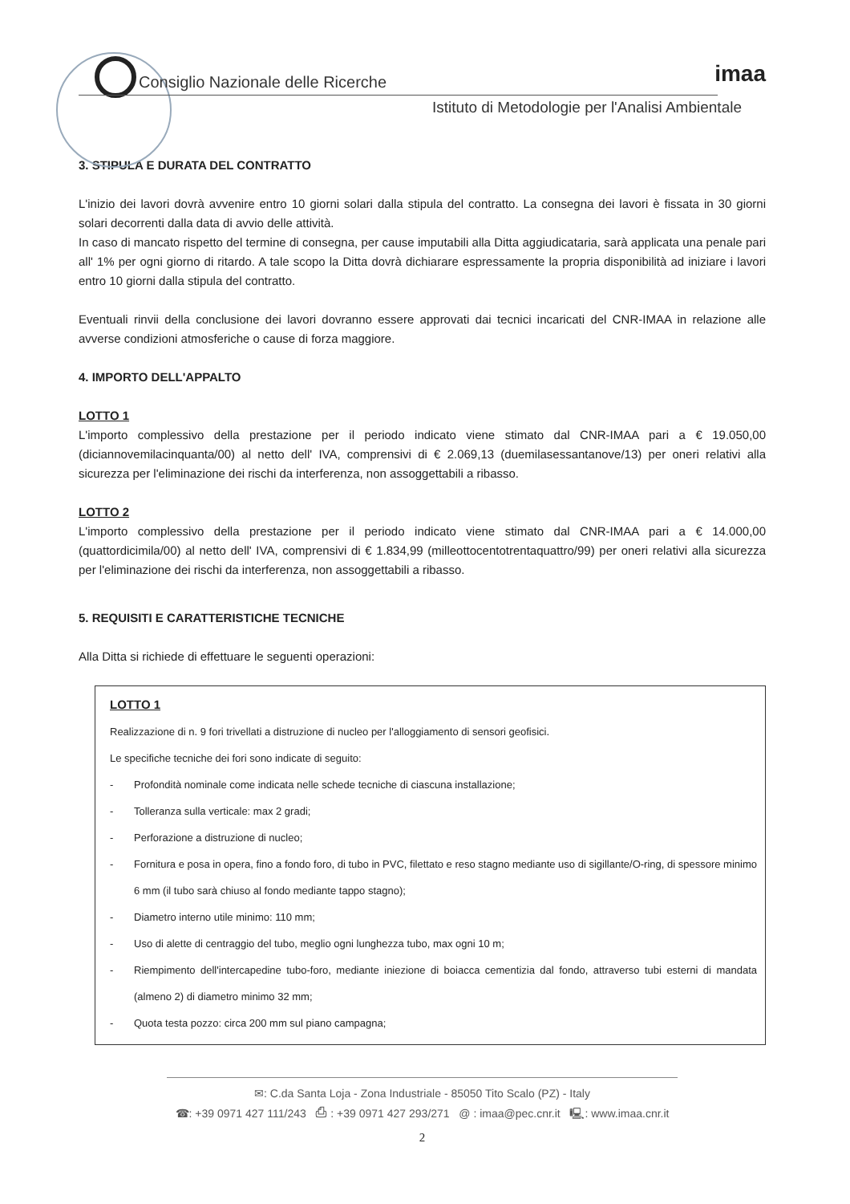Consiglio Nazionale delle Ricerche
Istituto di Metodologie per l'Analisi Ambientale
imaa
3. STIPULA E DURATA DEL CONTRATTO
L'inizio dei lavori dovrà avvenire entro 10 giorni solari dalla stipula del contratto. La consegna dei lavori è fissata in 30 giorni solari decorrenti dalla data di avvio delle attività.
In caso di mancato rispetto del termine di consegna, per cause imputabili alla Ditta aggiudicataria, sarà applicata una penale pari all' 1% per ogni giorno di ritardo. A tale scopo la Ditta dovrà dichiarare espressamente la propria disponibilità ad iniziare i lavori entro 10 giorni dalla stipula del contratto.
Eventuali rinvii della conclusione dei lavori dovranno essere approvati dai tecnici incaricati del CNR-IMAA in relazione alle avverse condizioni atmosferiche o cause di forza maggiore.
4. IMPORTO DELL'APPALTO
LOTTO 1
L'importo complessivo della prestazione per il periodo indicato viene stimato dal CNR-IMAA pari a € 19.050,00 (diciannovemilacinquanta/00) al netto dell' IVA, comprensivi di € 2.069,13 (duemilasessantanove/13) per oneri relativi alla sicurezza per l'eliminazione dei rischi da interferenza, non assoggettabili a ribasso.
LOTTO 2
L'importo complessivo della prestazione per il periodo indicato viene stimato dal CNR-IMAA pari a € 14.000,00 (quattordicimila/00) al netto dell' IVA, comprensivi di € 1.834,99 (milleottocentotrentaquattro/99) per oneri relativi alla sicurezza per l'eliminazione dei rischi da interferenza, non assoggettabili a ribasso.
5. REQUISITI E CARATTERISTICHE TECNICHE
Alla Ditta si richiede di effettuare le seguenti operazioni:
LOTTO 1
Realizzazione di n. 9 fori trivellati a distruzione di nucleo per l'alloggiamento di sensori geofisici.
Le specifiche tecniche dei fori sono indicate di seguito:
- Profondità nominale come indicata nelle schede tecniche di ciascuna installazione;
- Tolleranza sulla verticale: max 2 gradi;
- Perforazione a distruzione di nucleo;
- Fornitura e posa in opera, fino a fondo foro, di tubo in PVC, filettato e reso stagno mediante uso di sigillante/O-ring, di spessore minimo 6 mm (il tubo sarà chiuso al fondo mediante tappo stagno);
- Diametro interno utile minimo: 110 mm;
- Uso di alette di centraggio del tubo, meglio ogni lunghezza tubo, max ogni 10 m;
- Riempimento dell'intercapedine tubo-foro, mediante iniezione di boiacca cementizia dal fondo, attraverso tubi esterni di mandata (almeno 2) di diametro minimo 32 mm;
- Quota testa pozzo: circa 200 mm sul piano campagna;
✉: C.da Santa Loja - Zona Industriale - 85050 Tito Scalo (PZ) - Italy
☎: +39 0971 427 111/243 ⎙ : +39 0971 427 293/271 @ : imaa@pec.cnr.it 🖳: www.imaa.cnr.it
2